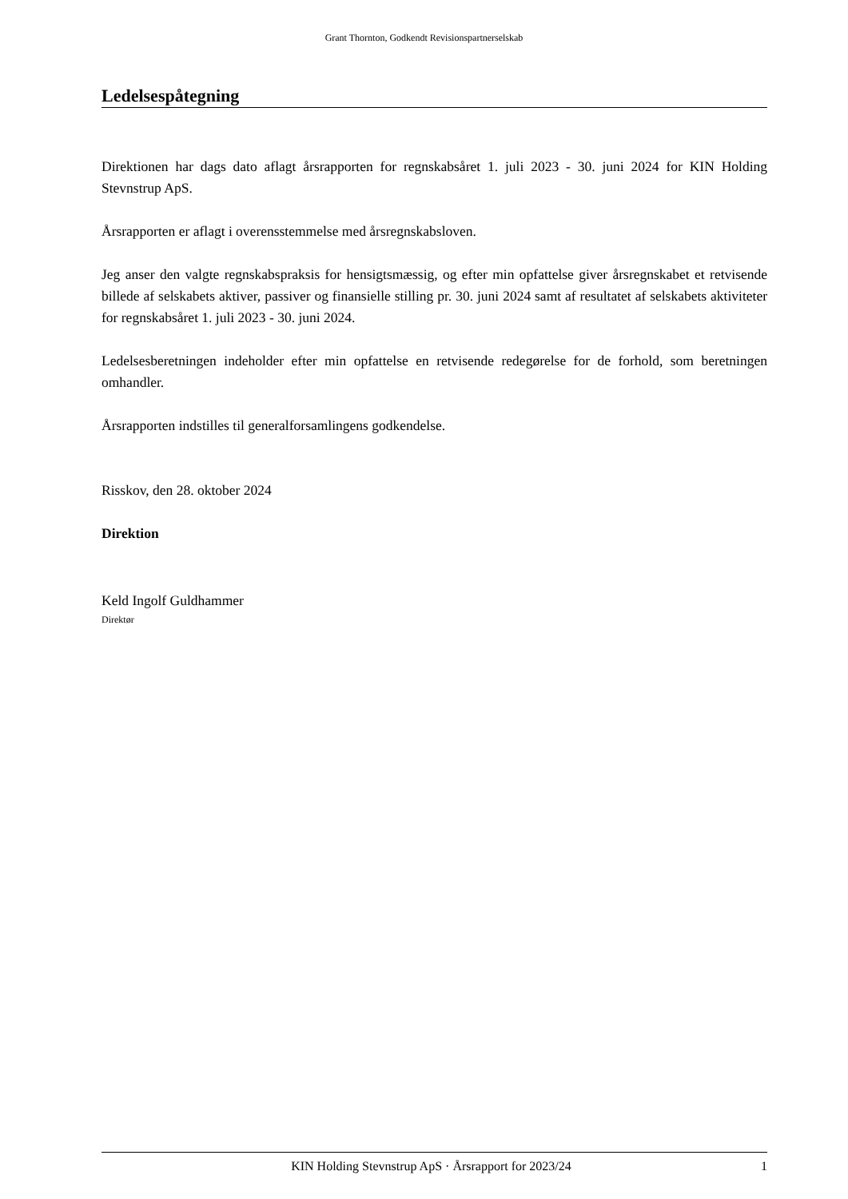Grant Thornton, Godkendt Revisionspartnerselskab
Ledelsespåtegning
Direktionen har dags dato aflagt årsrapporten for regnskabsåret 1. juli 2023 - 30. juni 2024 for KIN Holding Stevnstrup ApS.
Årsrapporten er aflagt i overensstemmelse med årsregnskabsloven.
Jeg anser den valgte regnskabspraksis for hensigtsmæssig, og efter min opfattelse giver årsregnskabet et retvisende billede af selskabets aktiver, passiver og finansielle stilling pr. 30. juni 2024 samt af resultatet af selskabets aktiviteter for regnskabsåret 1. juli 2023 - 30. juni 2024.
Ledelsesberetningen indeholder efter min opfattelse en retvisende redegørelse for de forhold, som beretningen omhandler.
Årsrapporten indstilles til generalforsamlingens godkendelse.
Risskov, den 28. oktober 2024
Direktion
Keld Ingolf Guldhammer
Direktør
KIN Holding Stevnstrup ApS · Årsrapport for 2023/24 1